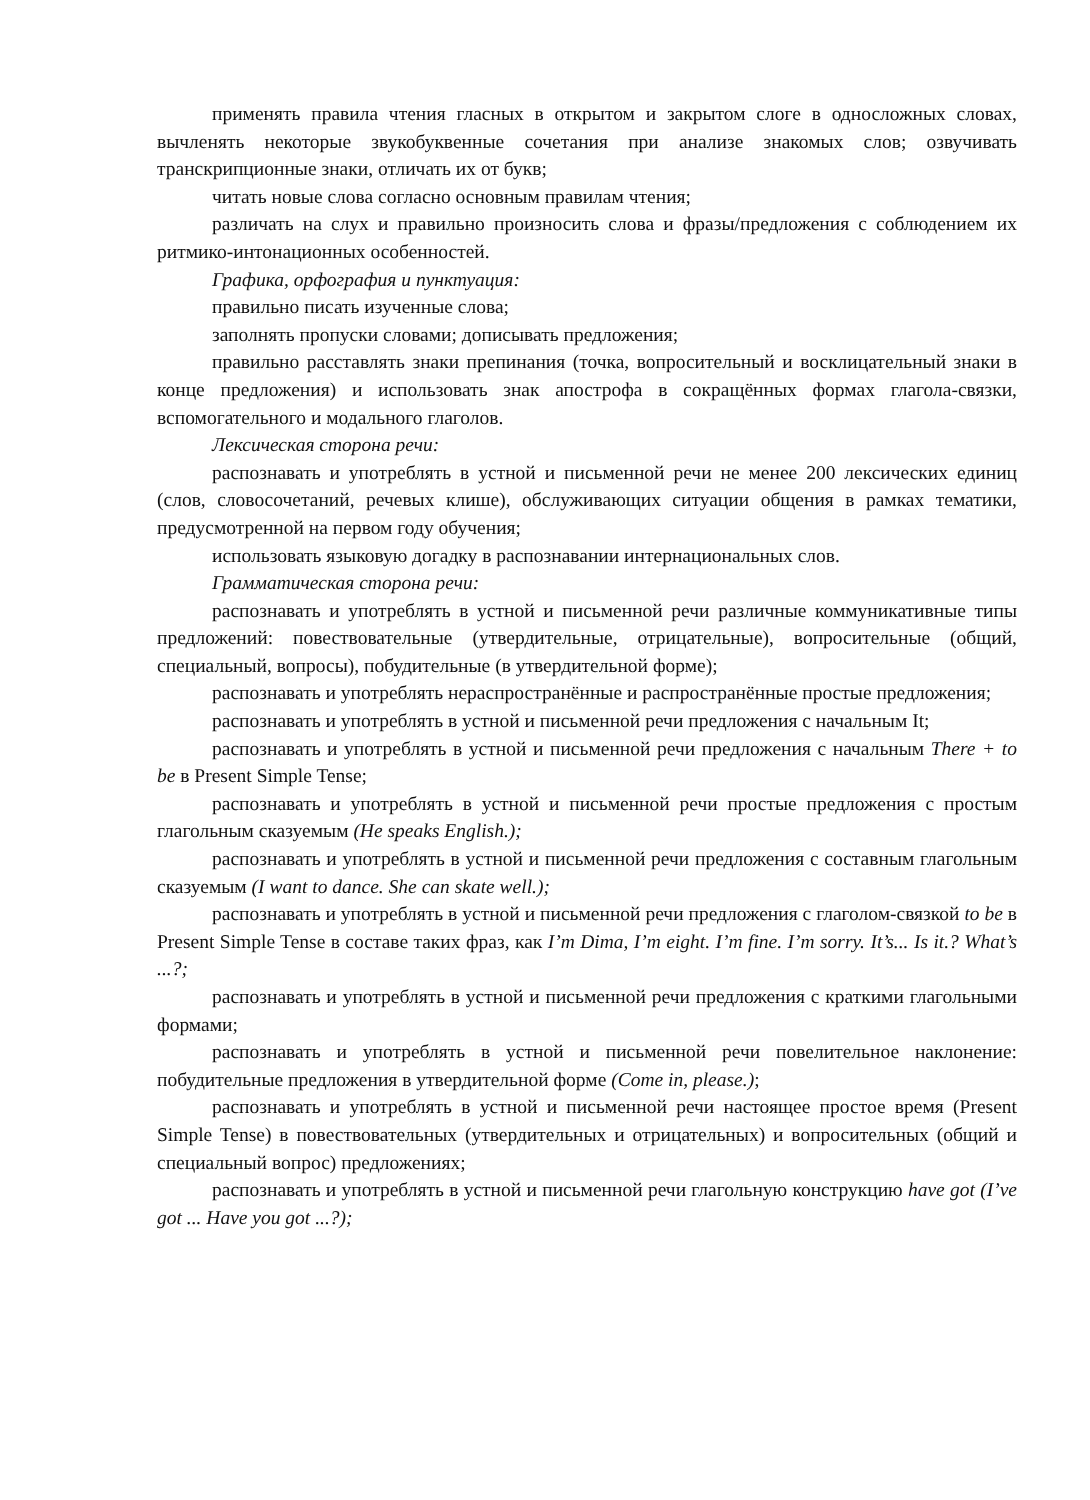применять правила чтения гласных в открытом и закрытом слоге в односложных словах, вычленять некоторые звукобуквенные сочетания при анализе знакомых слов; озвучивать транскрипционные знаки, отличать их от букв;
читать новые слова согласно основным правилам чтения;
различать на слух и правильно произносить слова и фразы/предложения с соблюдением их ритмико-интонационных особенностей.
Графика, орфография и пунктуация:
правильно писать изученные слова;
заполнять пропуски словами; дописывать предложения;
правильно расставлять знаки препинания (точка, вопросительный и восклицательный знаки в конце предложения) и использовать знак апострофа в сокращённых формах глагола-связки, вспомогательного и модального глаголов.
Лексическая сторона речи:
распознавать и употреблять в устной и письменной речи не менее 200 лексических единиц (слов, словосочетаний, речевых клише), обслуживающих ситуации общения в рамках тематики, предусмотренной на первом году обучения;
использовать языковую догадку в распознавании интернациональных слов.
Грамматическая сторона речи:
распознавать и употреблять в устной и письменной речи различные коммуникативные типы предложений: повествовательные (утвердительные, отрицательные), вопросительные (общий, специальный, вопросы), побудительные (в утвердительной форме);
распознавать и употреблять нераспространённые и распространённые простые предложения;
распознавать и употреблять в устной и письменной речи предложения с начальным It;
распознавать и употреблять в устной и письменной речи предложения с начальным There + to be в Present Simple Tense;
распознавать и употреблять в устной и письменной речи простые предложения с простым глагольным сказуемым (He speaks English.);
распознавать и употреблять в устной и письменной речи предложения с составным глагольным сказуемым (I want to dance. She can skate well.);
распознавать и употреблять в устной и письменной речи предложения с глаголом-связкой to be в Present Simple Tense в составе таких фраз, как I’m Dima, I’m eight. I’m fine. I’m sorry. It’s... Is it.? What’s ...?;
распознавать и употреблять в устной и письменной речи предложения с краткими глагольными формами;
распознавать и употреблять в устной и письменной речи повелительное наклонение: побудительные предложения в утвердительной форме (Come in, please.);
распознавать и употреблять в устной и письменной речи настоящее простое время (Present Simple Tense) в повествовательных (утвердительных и отрицательных) и вопросительных (общий и специальный вопрос) предложениях;
распознавать и употреблять в устной и письменной речи глагольную конструкцию have got (I’ve got ... Have you got ...?);